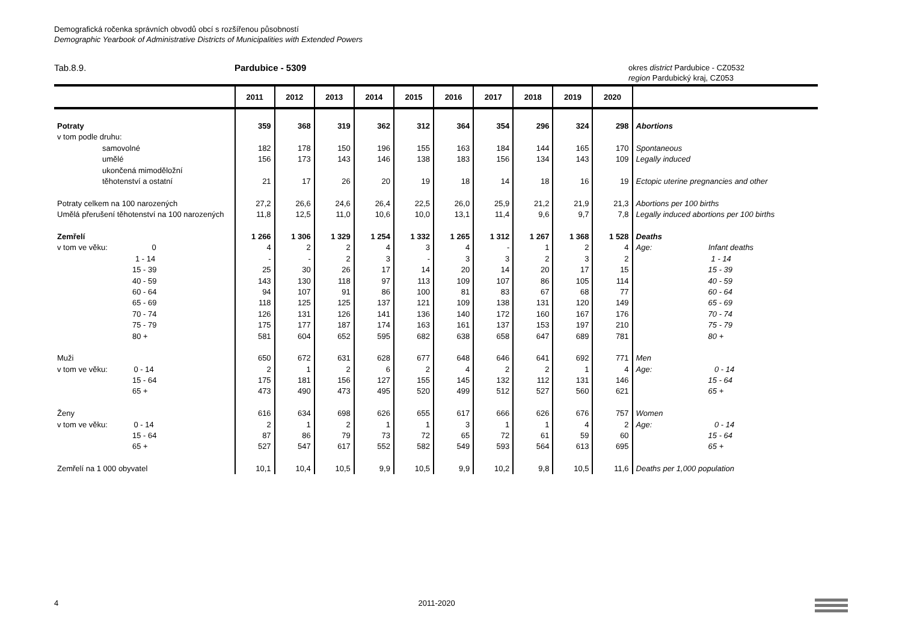Demografická ročenka správních obvodů obcí s rozšířenou působností
Demographic Yearbook of Administrative Districts of Municipalities with Extended Powers
Tab.8.9. Pardubice - 5309
okres district Pardubice - CZ0532
region Pardubický kraj, CZ053
| | 2011 | 2012 | 2013 | 2014 | 2015 | 2016 | 2017 | 2018 | 2019 | 2020 | |
| --- | --- | --- | --- | --- | --- | --- | --- | --- | --- | --- | --- |
| Potraty | 359 | 368 | 319 | 362 | 312 | 364 | 354 | 296 | 324 | 298 | Abortions |
| v tom podle druhu: | | | | | | | | | | | |
| samovolné | 182 | 178 | 150 | 196 | 155 | 163 | 184 | 144 | 165 | 170 | Spontaneous |
| umělé | 156 | 173 | 143 | 146 | 138 | 183 | 156 | 134 | 143 | 109 | Legally induced |
| ukončená mimoděložní | | | | | | | | | | | |
| těhotenství a ostatní | 21 | 17 | 26 | 20 | 19 | 18 | 14 | 18 | 16 | 19 | Ectopic uterine pregnancies and other |
| Potraty celkem na 100 narozených | 27,2 | 26,6 | 24,6 | 26,4 | 22,5 | 26,0 | 25,9 | 21,2 | 21,9 | 21,3 | Abortions per 100 births |
| Umělá přerušení těhotenství na 100 narozených | 11,8 | 12,5 | 11,0 | 10,6 | 10,0 | 13,1 | 11,4 | 9,6 | 9,7 | 7,8 | Legally induced abortions per 100 births |
| Zemřelí | 1 266 | 1 306 | 1 329 | 1 254 | 1 332 | 1 265 | 1 312 | 1 267 | 1 368 | 1 528 | Deaths |
| v tom ve věku: 0 | 4 | 2 | 2 | 4 | 3 | 4 | - | 1 | 2 | 4 | Age: Infant deaths |
| 1 - 14 | - | - | 2 | 3 | - | 3 | 3 | 2 | 3 | 2 | 1 - 14 |
| 15 - 39 | 25 | 30 | 26 | 17 | 14 | 20 | 14 | 20 | 17 | 15 | 15 - 39 |
| 40 - 59 | 143 | 130 | 118 | 97 | 113 | 109 | 107 | 86 | 105 | 114 | 40 - 59 |
| 60 - 64 | 94 | 107 | 91 | 86 | 100 | 81 | 83 | 67 | 68 | 77 | 60 - 64 |
| 65 - 69 | 118 | 125 | 125 | 137 | 121 | 109 | 138 | 131 | 120 | 149 | 65 - 69 |
| 70 - 74 | 126 | 131 | 126 | 141 | 136 | 140 | 172 | 160 | 167 | 176 | 70 - 74 |
| 75 - 79 | 175 | 177 | 187 | 174 | 163 | 161 | 137 | 153 | 197 | 210 | 75 - 79 |
| 80 + | 581 | 604 | 652 | 595 | 682 | 638 | 658 | 647 | 689 | 781 | 80 + |
| Muži | 650 | 672 | 631 | 628 | 677 | 648 | 646 | 641 | 692 | 771 | Men |
| v tom ve věku: 0 - 14 | 2 | 1 | 2 | 6 | 2 | 4 | 2 | 2 | 1 | 4 | Age: 0 - 14 |
| 15 - 64 | 175 | 181 | 156 | 127 | 155 | 145 | 132 | 112 | 131 | 146 | 15 - 64 |
| 65 + | 473 | 490 | 473 | 495 | 520 | 499 | 512 | 527 | 560 | 621 | 65 + |
| Ženy | 616 | 634 | 698 | 626 | 655 | 617 | 666 | 626 | 676 | 757 | Women |
| v tom ve věku: 0 - 14 | 2 | 1 | 2 | 1 | 1 | 3 | 1 | 1 | 4 | 2 | Age: 0 - 14 |
| 15 - 64 | 87 | 86 | 79 | 73 | 72 | 65 | 72 | 61 | 59 | 60 | 15 - 64 |
| 65 + | 527 | 547 | 617 | 552 | 582 | 549 | 593 | 564 | 613 | 695 | 65 + |
| Zemřelí na 1 000 obyvatel | 10,1 | 10,4 | 10,5 | 9,9 | 10,5 | 9,9 | 10,2 | 9,8 | 10,5 | 11,6 | Deaths per 1,000 population |
4 2011-2020